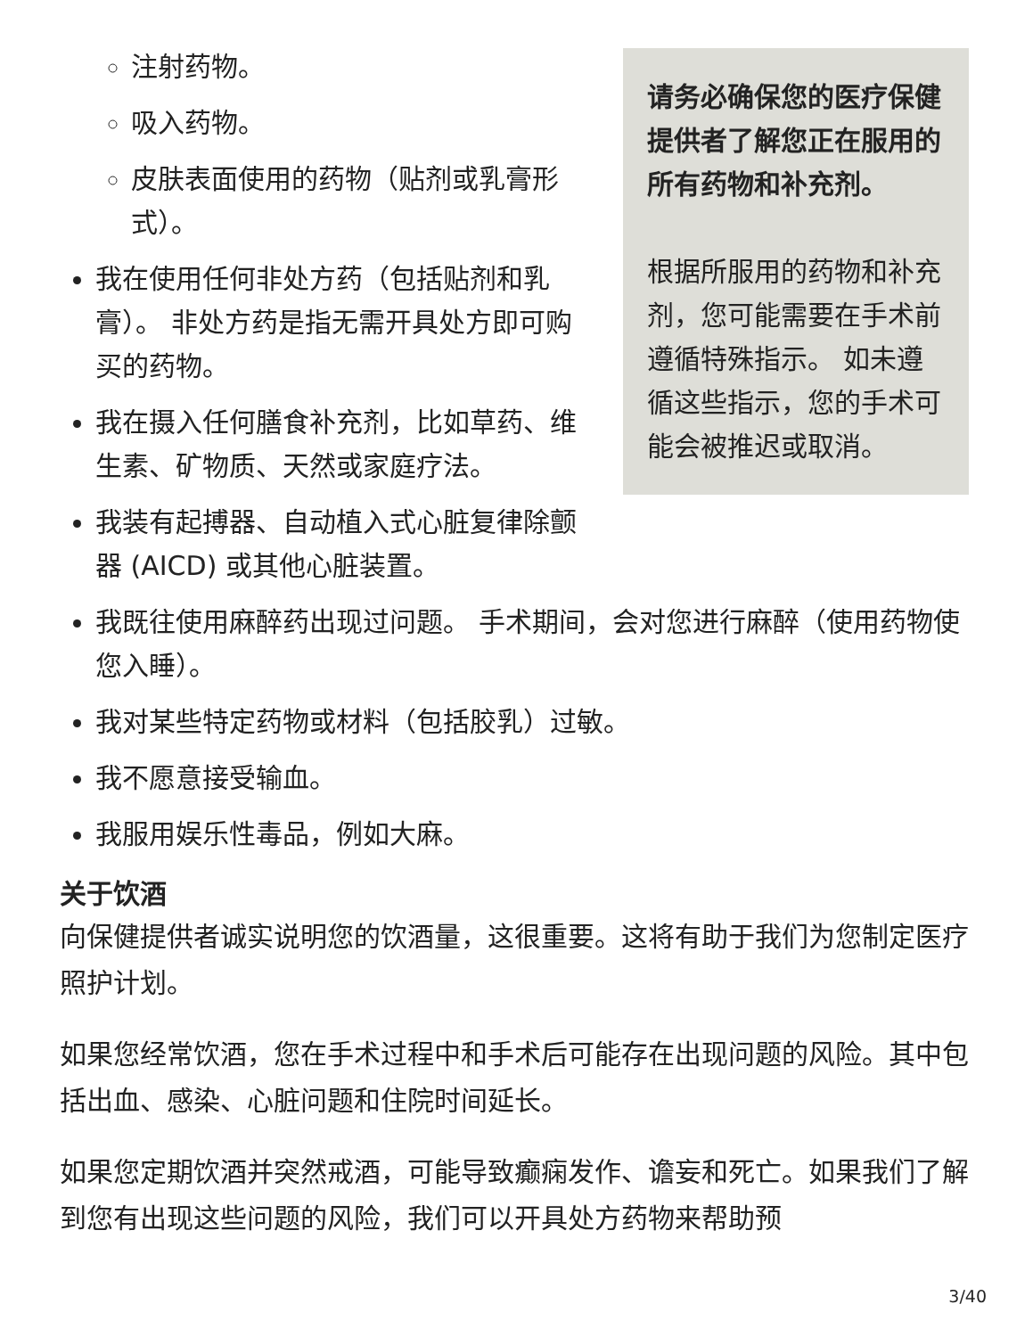请务必确保您的医疗保健提供者了解您正在服用的所有药物和补充剂。
根据所服用的药物和补充剂，您可能需要在手术前遵循特殊指示。 如未遵循这些指示，您的手术可能会被推迟或取消。
注射药物。
吸入药物。
皮肤表面使用的药物（贴剂或乳膏形式）。
我在使用任何非处方药（包括贴剂和乳膏）。 非处方药是指无需开具处方即可购买的药物。
我在摄入任何膳食补充剂，比如草药、维生素、矿物质、天然或家庭疗法。
我装有起搏器、自动植入式心脏复律除颤器 (AICD) 或其他心脏装置。
我既往使用麻醉药出现过问题。 手术期间，会对您进行麻醉（使用药物使您入睡）。
我对某些特定药物或材料（包括胶乳）过敏。
我不愿意接受输血。
我服用娱乐性毒品，例如大麻。
关于饮酒
向保健提供者诚实说明您的饮酒量，这很重要。这将有助于我们为您制定医疗照护计划。
如果您经常饮酒，您在手术过程中和手术后可能存在出现问题的风险。其中包括出血、感染、心脏问题和住院时间延长。
如果您定期饮酒并突然戒酒，可能导致癫痫发作、谵妄和死亡。如果我们了解到您有出现这些问题的风险，我们可以开具处方药物来帮助预
3/40